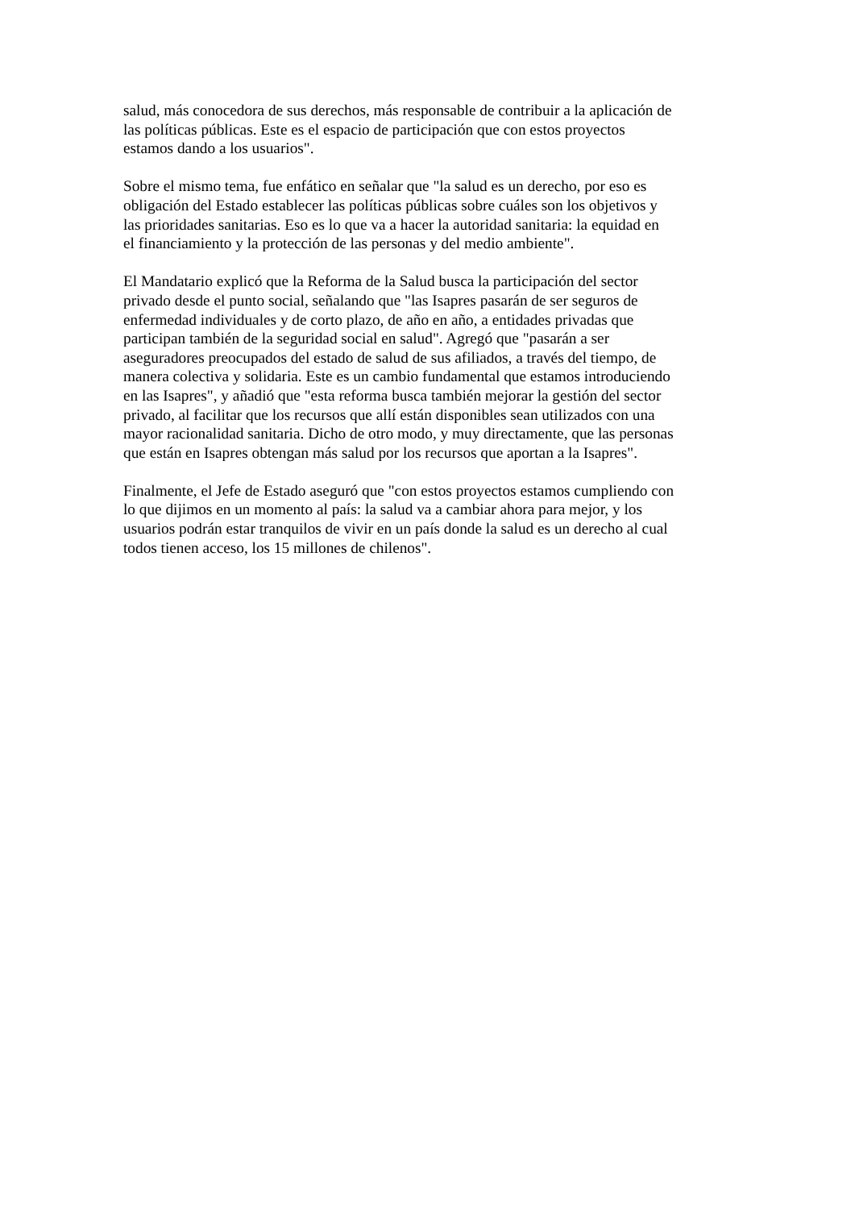salud, más conocedora de sus derechos, más responsable de contribuir a la aplicación de
las políticas públicas. Este es el espacio de participación que con estos proyectos
estamos dando a los usuarios".
Sobre el mismo tema, fue enfático en señalar que "la salud es un derecho, por eso es
obligación del Estado establecer las políticas públicas sobre cuáles son los objetivos y
las prioridades sanitarias. Eso es lo que va a hacer la autoridad sanitaria: la equidad en
el financiamiento y la protección de las personas y del medio ambiente".
El Mandatario explicó que la Reforma de la Salud busca la participación del sector
privado desde el punto social, señalando que "las Isapres pasarán de ser seguros de
enfermedad individuales y de corto plazo, de año en año, a entidades privadas que
participan también de la seguridad social en salud". Agregó que "pasarán a ser
aseguradores preocupados del estado de salud de sus afiliados, a través del tiempo, de
manera colectiva y solidaria. Este es un cambio fundamental que estamos introduciendo
en las Isapres", y añadió que "esta reforma busca también mejorar la gestión del sector
privado, al facilitar que los recursos que allí están disponibles sean utilizados con una
mayor racionalidad sanitaria. Dicho de otro modo, y muy directamente, que las personas
que están en Isapres obtengan más salud por los recursos que aportan a la Isapres".
Finalmente, el Jefe de Estado aseguró que "con estos proyectos estamos cumpliendo con
lo que dijimos en un momento al país: la salud va a cambiar ahora para mejor, y los
usuarios podrán estar tranquilos de vivir en un país donde la salud es un derecho al cual
todos tienen acceso, los 15 millones de chilenos".